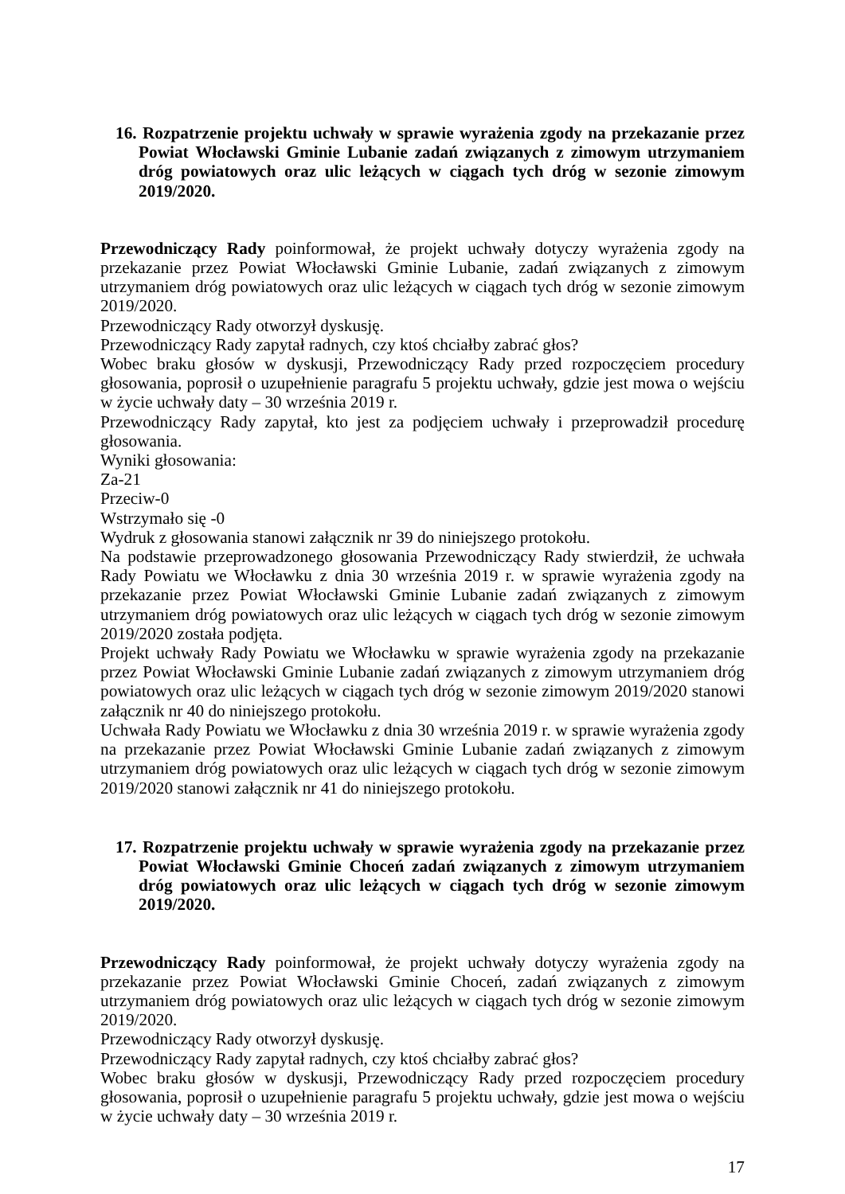16. Rozpatrzenie projektu uchwały w sprawie wyrażenia zgody na przekazanie przez Powiat Włocławski Gminie Lubanie zadań związanych z zimowym utrzymaniem dróg powiatowych oraz ulic leżących w ciągach tych dróg w sezonie zimowym 2019/2020.
Przewodniczący Rady poinformował, że projekt uchwały dotyczy wyrażenia zgody na przekazanie przez Powiat Włocławski Gminie Lubanie, zadań związanych z zimowym utrzymaniem dróg powiatowych oraz ulic leżących w ciągach tych dróg w sezonie zimowym 2019/2020.
Przewodniczący Rady otworzył dyskusję.
Przewodniczący Rady zapytał radnych, czy ktoś chciałby zabrać głos?
Wobec braku głosów w dyskusji, Przewodniczący Rady przed rozpoczęciem procedury głosowania, poprosił o uzupełnienie paragrafu 5 projektu uchwały, gdzie jest mowa o wejściu w życie uchwały daty – 30 września 2019 r.
Przewodniczący Rady zapytał, kto jest za podjęciem uchwały i przeprowadził procedurę głosowania.
Wyniki głosowania:
Za-21
Przeciw-0
Wstrzymało się -0
Wydruk z głosowania stanowi załącznik nr 39 do niniejszego protokołu.
Na podstawie przeprowadzonego głosowania Przewodniczący Rady stwierdził, że uchwała Rady Powiatu we Włocławku z dnia 30 września 2019 r. w sprawie wyrażenia zgody na przekazanie przez Powiat Włocławski Gminie Lubanie zadań związanych z zimowym utrzymaniem dróg powiatowych oraz ulic leżących w ciągach tych dróg w sezonie zimowym 2019/2020 została podjęta.
Projekt uchwały Rady Powiatu we Włocławku w sprawie wyrażenia zgody na przekazanie przez Powiat Włocławski Gminie Lubanie zadań związanych z zimowym utrzymaniem dróg powiatowych oraz ulic leżących w ciągach tych dróg w sezonie zimowym 2019/2020 stanowi załącznik nr 40 do niniejszego protokołu.
Uchwała Rady Powiatu we Włocławku z dnia 30 września 2019 r. w sprawie wyrażenia zgody na przekazanie przez Powiat Włocławski Gminie Lubanie zadań związanych z zimowym utrzymaniem dróg powiatowych oraz ulic leżących w ciągach tych dróg w sezonie zimowym 2019/2020 stanowi załącznik nr 41 do niniejszego protokołu.
17. Rozpatrzenie projektu uchwały w sprawie wyrażenia zgody na przekazanie przez Powiat Włocławski Gminie Choceń zadań związanych z zimowym utrzymaniem dróg powiatowych oraz ulic leżących w ciągach tych dróg w sezonie zimowym 2019/2020.
Przewodniczący Rady poinformował, że projekt uchwały dotyczy wyrażenia zgody na przekazanie przez Powiat Włocławski Gminie Choceń, zadań związanych z zimowym utrzymaniem dróg powiatowych oraz ulic leżących w ciągach tych dróg w sezonie zimowym 2019/2020.
Przewodniczący Rady otworzył dyskusję.
Przewodniczący Rady zapytał radnych, czy ktoś chciałby zabrać głos?
Wobec braku głosów w dyskusji, Przewodniczący Rady przed rozpoczęciem procedury głosowania, poprosił o uzupełnienie paragrafu 5 projektu uchwały, gdzie jest mowa o wejściu w życie uchwały daty – 30 września 2019 r.
17